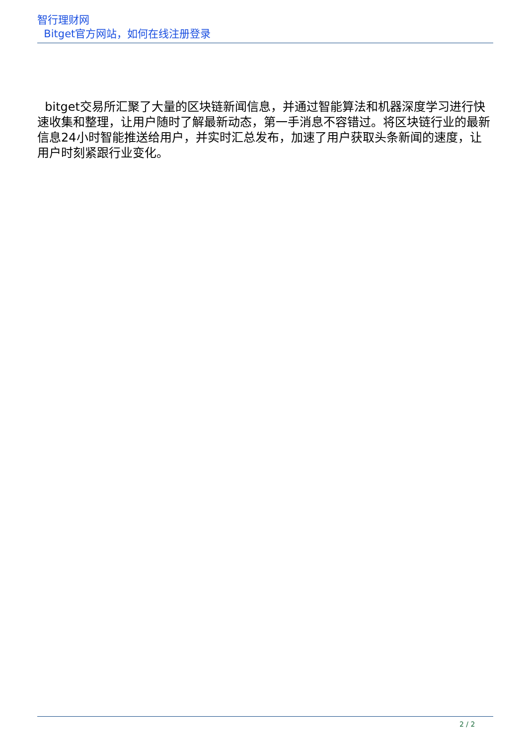智行理财网
Bitget官方网站，如何在线注册登录
bitget交易所汇聚了大量的区块链新闻信息，并通过智能算法和机器深度学习进行快速收集和整理，让用户随时了解最新动态，第一手消息不容错过。将区块链行业的最新信息24小时智能推送给用户，并实时汇总发布，加速了用户获取头条新闻的速度，让用户时刻紧跟行业变化。
2 / 2